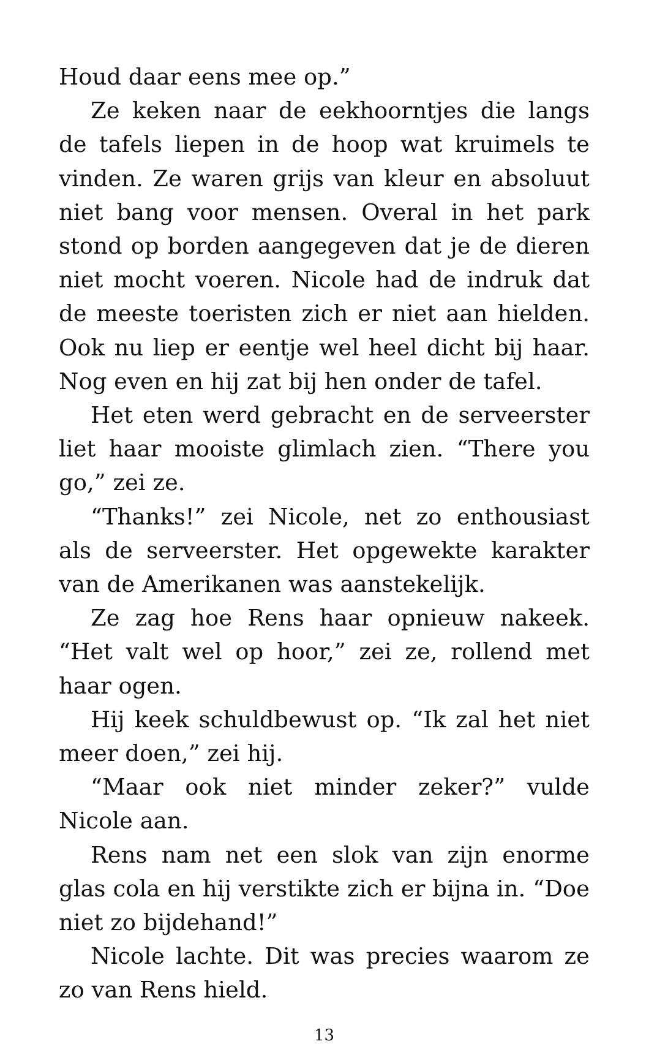Houd daar eens mee op.”
Ze keken naar de eekhoorntjes die langs de tafels liepen in de hoop wat kruimels te vinden. Ze waren grijs van kleur en absoluut niet bang voor mensen. Overal in het park stond op borden aangegeven dat je de dieren niet mocht voeren. Nicole had de indruk dat de meeste toeristen zich er niet aan hielden. Ook nu liep er eentje wel heel dicht bij haar. Nog even en hij zat bij hen onder de tafel.
Het eten werd gebracht en de serveerster liet haar mooiste glimlach zien. “There you go,” zei ze.
“Thanks!” zei Nicole, net zo enthousiast als de serveerster. Het opgewekte karakter van de Amerikanen was aanstekelijk.
Ze zag hoe Rens haar opnieuw nakeek. “Het valt wel op hoor,” zei ze, rollend met haar ogen.
Hij keek schuldbewust op. “Ik zal het niet meer doen,” zei hij.
“Maar ook niet minder zeker?” vulde Nicole aan.
Rens nam net een slok van zijn enorme glas cola en hij verstikte zich er bijna in. “Doe niet zo bijdehand!”
Nicole lachte. Dit was precies waarom ze zo van Rens hield.
13